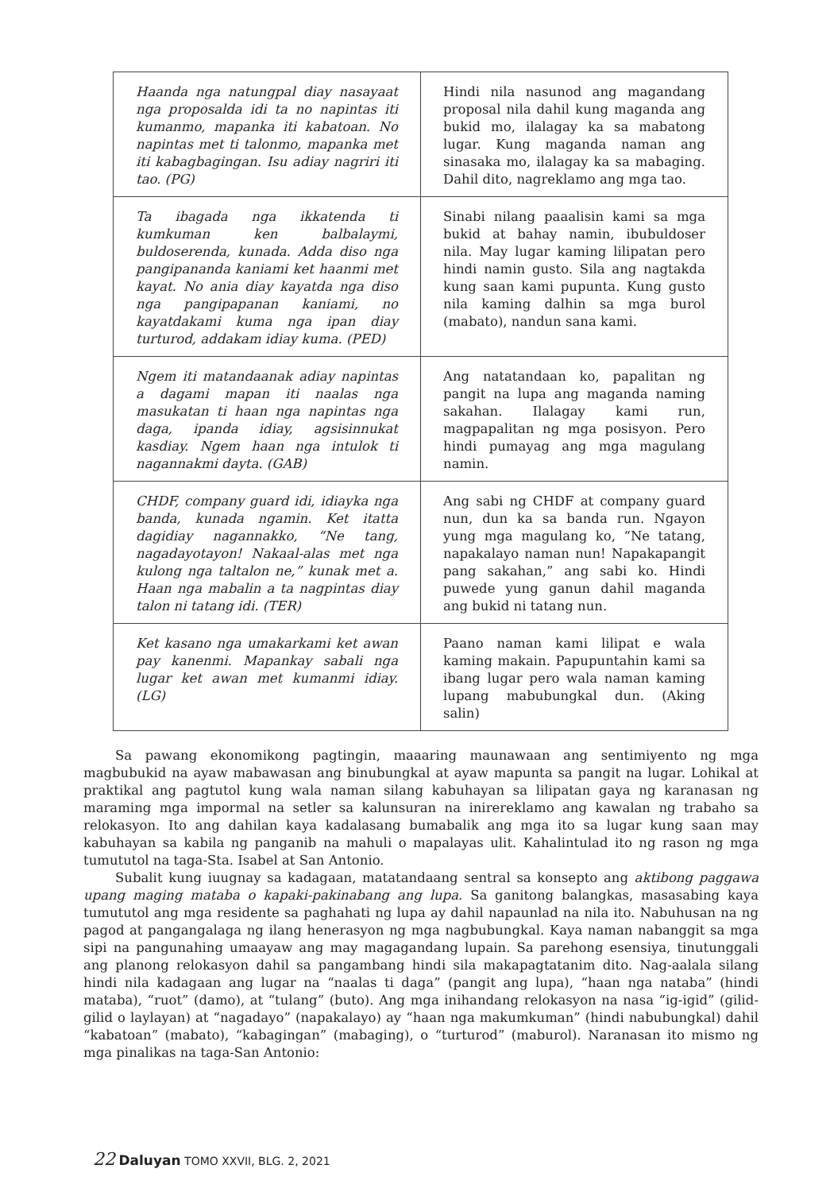| Haanda nga natungpal diay nasayaat nga proposalda idi ta no napintas iti kumanmo, mapanka iti kabatoan. No napintas met ti talonmo, mapanka met iti kabagbagingan. Isu adiay nagriri iti tao. (PG) | Hindi nila nasunod ang magandang proposal nila dahil kung maganda ang bukid mo, ilalagay ka sa mabatong lugar. Kung maganda naman ang sinasaka mo, ilalagay ka sa mabaging. Dahil dito, nagreklamo ang mga tao. |
| Ta ibagada nga ikkatenda ti kumkuman ken balbalaymi, buldoserenda, kunada. Adda diso nga pangipananda kaniami ket haanmi met kayat. No ania diay kayatda nga diso nga pangipapanan kaniami, no kayatdakami kuma nga ipan diay turturod, addakam idiay kuma. (PED) | Sinabi nilang paaalisin kami sa mga bukid at bahay namin, ibubuldoser nila. May lugar kaming lilipatan pero hindi namin gusto. Sila ang nagtakda kung saan kami pupunta. Kung gusto nila kaming dalhin sa mga burol (mabato), nandun sana kami. |
| Ngem iti matandaanak adiay napintas a dagami mapan iti naalas nga masukatan ti haan nga napintas nga daga, ipanda idiay, agsisinnukat kasdiay. Ngem haan nga intulok ti nagannakmi dayta. (GAB) | Ang natatandaan ko, papalitan ng pangit na lupa ang maganda naming sakahan. Ilalagay kami run, magpapalitan ng mga posisyon. Pero hindi pumayag ang mga magulang namin. |
| CHDF, company guard idi, idiayka nga banda, kunada ngamin. Ket itatta dagidiay nagannakko, “Ne tang, nagadayotayon! Nakaal-alas met nga kulong nga taltalon ne,” kunak met a. Haan nga mabalin a ta nagpintas diay talon ni tatang idi. (TER) | Ang sabi ng CHDF at company guard nun, dun ka sa banda run. Ngayon yung mga magulang ko, “Ne tatang, napakalayo naman nun! Napakapangit pang sakahan,” ang sabi ko. Hindi puwede yung ganun dahil maganda ang bukid ni tatang nun. |
| Ket kasano nga umakarkami ket awan pay kanenmi. Mapankay sabali nga lugar ket awan met kumanmi idiay. (LG) | Paano naman kami lilipat e wala kaming makain. Papupuntahin kami sa ibang lugar pero wala naman kaming lupang mabubungkal dun. (Aking salin) |
Sa pawang ekonomikong pagtingin, maaaring maunawaan ang sentimiyento ng mga magbubukid na ayaw mabawasan ang binubungkal at ayaw mapunta sa pangit na lugar. Lohikal at praktikal ang pagtutol kung wala naman silang kabuhayan sa lilipatan gaya ng karanasan ng maraming mga impormal na setler sa kalunsuran na inirereklamo ang kawalan ng trabaho sa relokasyon. Ito ang dahilan kaya kadalasang bumabalik ang mga ito sa lugar kung saan may kabuhayan sa kabila ng panganib na mahuli o mapalayas ulit. Kahalintulad ito ng rason ng mga tumututol na taga-Sta. Isabel at San Antonio.
Subalit kung iuugnay sa kadagaan, matatandaang sentral sa konsepto ang aktibong paggawa upang maging mataba o kapaki-pakinabang ang lupa. Sa ganitong balangkas, masasabing kaya tumututol ang mga residente sa paghahati ng lupa ay dahil napaunlad na nila ito. Nabuhusan na ng pagod at pangangalaga ng ilang henerasyon ng mga nagbubungkal. Kaya naman nabanggit sa mga sipi na pangunahing umaayaw ang may magagandang lupain. Sa parehong esensiya, tinutunggali ang planong relokasyon dahil sa pangambang hindi sila makapagtatanim dito. Nag-aalala silang hindi nila kadagaan ang lugar na “naalas ti daga” (pangit ang lupa), “haan nga nataba” (hindi mataba), “ruot” (damo), at “tulang” (buto). Ang mga inihandang relokasyon na nasa “ig-igid” (gilid-gilid o laylayan) at “nagadayo” (napakalayo) ay “haan nga makumkuman” (hindi nabubungkal) dahil “kabatoan” (mabato), “kabagingan” (mabaging), o “turturod” (maburol). Naranasan ito mismo ng mga pinalikas na taga-San Antonio:
22 Daluyan TOMO XXVII, BLG. 2, 2021